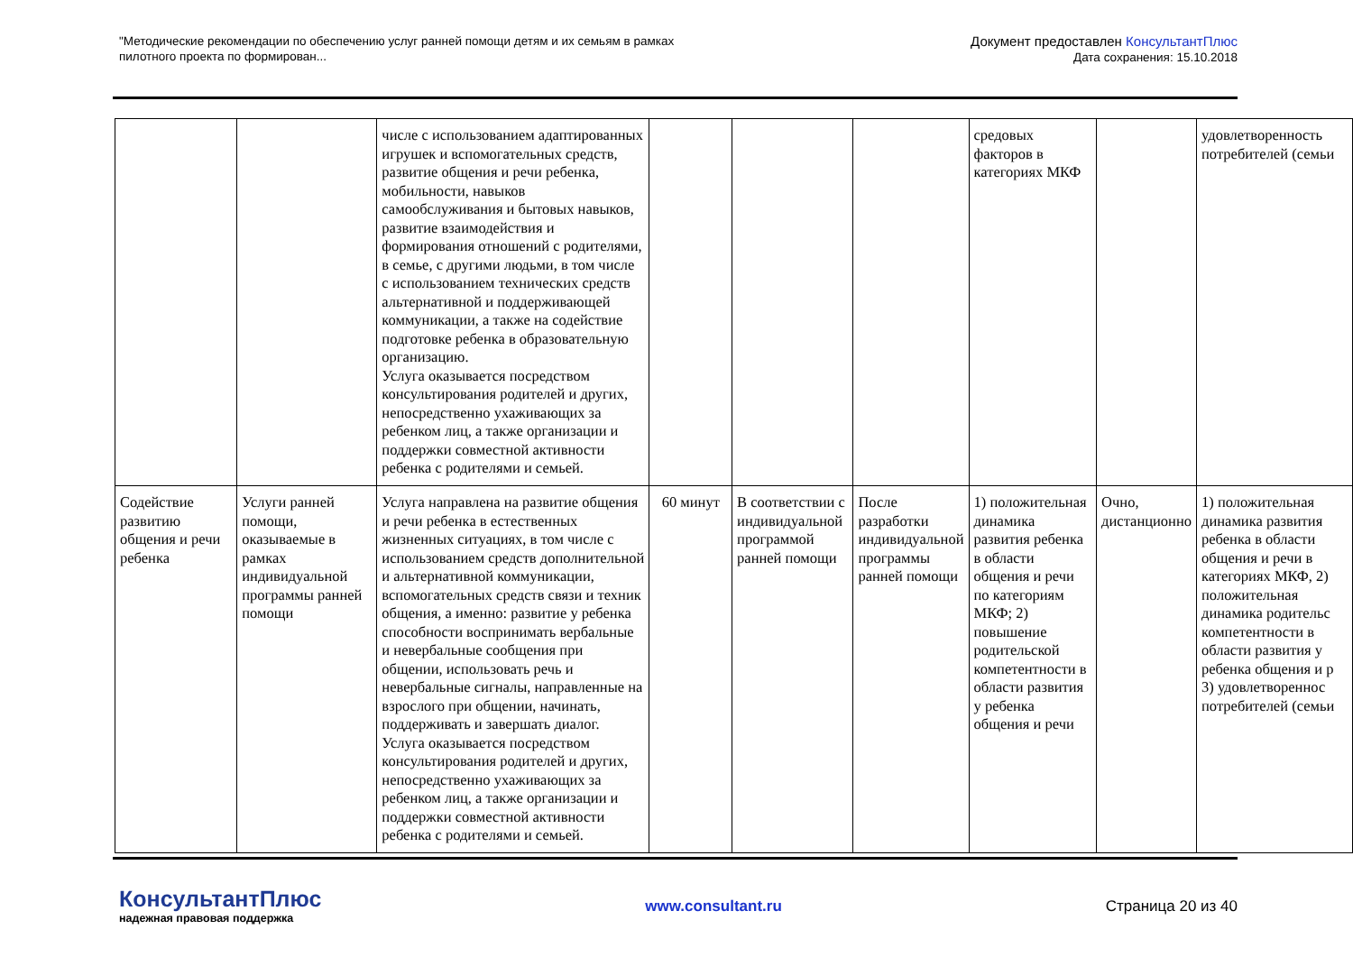"Методические рекомендации по обеспечению услуг ранней помощи детям и их семьям в рамках
пилотного проекта по формирован...
Документ предоставлен КонсультантПлюс
Дата сохранения: 15.10.2018
| | | числе с использованием адаптированных игрушек и вспомогательных средств, развитие общения и речи ребенка, мобильности, навыков самообслуживания и бытовых навыков, развитие взаимодействия и формирования отношений с родителями, в семье, с другими людьми, в том числе с использованием технических средств альтернативной и поддерживающей коммуникации, а также на содействие подготовке ребенка в образовательную организацию. Услуга оказывается посредством консультирования родителей и других, непосредственно ухаживающих за ребенком лиц, а также организации и поддержки совместной активности ребенка с родителями и семьей. | | | | средовых факторов в категориях МКФ | | удовлетворенность потребителей (семьи |
| Содействие развитию общения и речи ребенка | Услуги ранней помощи, оказываемые в рамках индивидуальной программы ранней помощи | Услуга направлена на развитие общения и речи ребенка в естественных жизненных ситуациях, в том числе с использованием средств дополнительной и альтернативной коммуникации, вспомогательных средств связи и техник общения, а именно: развитие у ребенка способности воспринимать вербальные и невербальные сообщения при общении, использовать речь и невербальные сигналы, направленные на взрослого при общении, начинать, поддерживать и завершать диалог. Услуга оказывается посредством консультирования родителей и других, непосредственно ухаживающих за ребенком лиц, а также организации и поддержки совместной активности ребенка с родителями и семьей. | 60 минут | В соответствии с индивидуальной программой ранней помощи | После разработки индивидуальной программы ранней помощи | 1) положительная динамика развития ребенка в области общения и речи по категориям МКФ; 2) повышение родительской компетентности в области развития у ребенка общения и речи | Очно, дистанционно | 1) положительная динамика развития ребенка в области общения и речи в категориях МКФ, 2) положительная динамика родительс компетентности в области развития у ребенка общения и р 3) удовлетвореннос потребителей (семьи |
КонсультантПлюс
надежная правовая поддержка
www.consultant.ru Страница 20 из 40